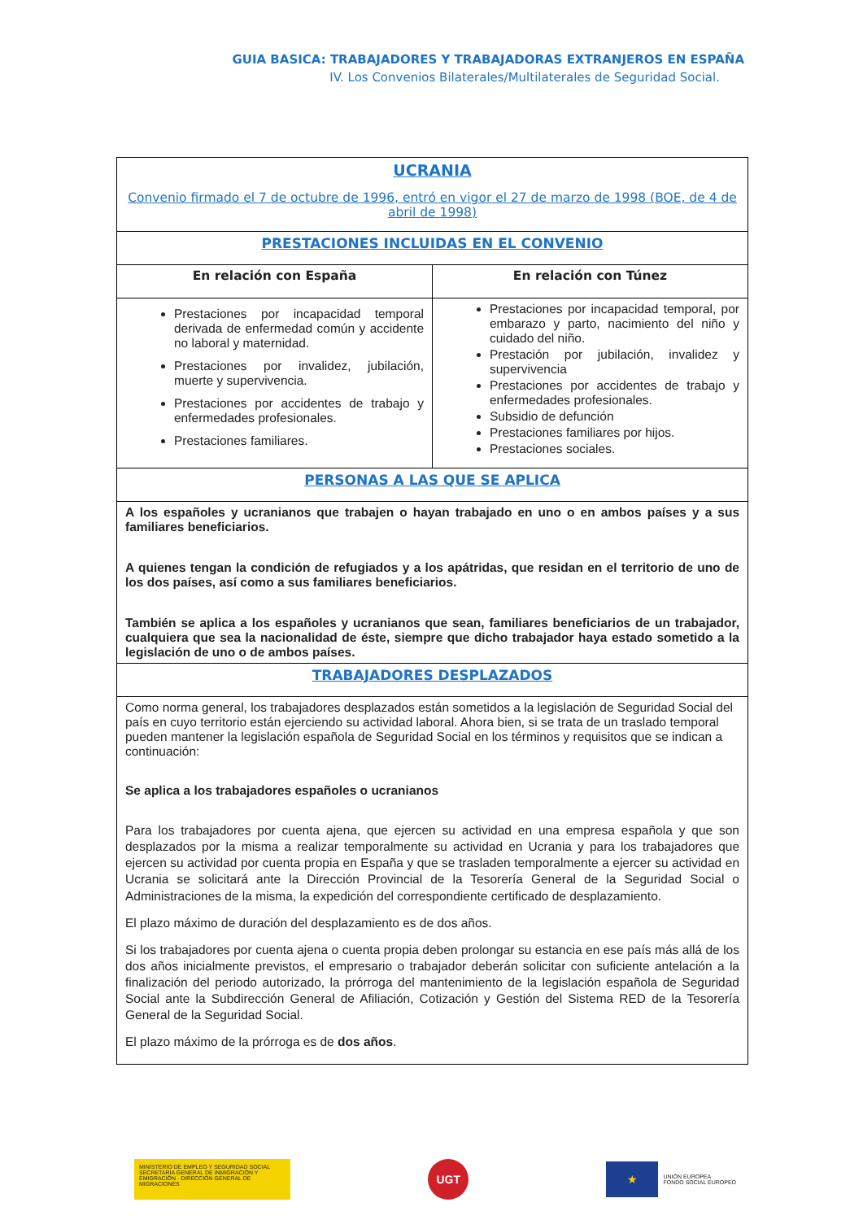GUIA BASICA: TRABAJADORES Y TRABAJADORAS EXTRANJEROS EN ESPAÑA
IV. Los Convenios Bilaterales/Multilaterales de Seguridad Social.
| UCRANIA Convenio firmado el 7 de octubre de 1996, entró en vigor el 27 de marzo de 1998 (BOE, de 4 de abril de 1998) | |
| PRESTACIONES INCLUIDAS EN EL CONVENIO | |
| En relación con España | En relación con Túnez |
| Prestaciones por incapacidad temporal derivada de enfermedad común y accidente no laboral y maternidad. Prestaciones por invalidez, jubilación, muerte y supervivencia. Prestaciones por accidentes de trabajo y enfermedades profesionales. Prestaciones familiares. | Prestaciones por incapacidad temporal, por embarazo y parto, nacimiento del niño y cuidado del niño. Prestación por jubilación, invalidez y supervivencia Prestaciones por accidentes de trabajo y enfermedades profesionales. Subsidio de defunción Prestaciones familiares por hijos. Prestaciones sociales. |
| PERSONAS A LAS QUE SE APLICA | |
| A los españoles y ucranianos que trabajen o hayan trabajado en uno o en ambos países y a sus familiares beneficiarios. A quienes tengan la condición de refugiados y a los apátridas, que residan en el territorio de uno de los dos países, así como a sus familiares beneficiarios. También se aplica a los españoles y ucranianos que sean, familiares beneficiarios de un trabajador, cualquiera que sea la nacionalidad de éste, siempre que dicho trabajador haya estado sometido a la legislación de uno o de ambos países. | |
| TRABAJADORES DESPLAZADOS | |
| Como norma general, los trabajadores desplazados están sometidos a la legislación de Seguridad Social del país en cuyo territorio están ejerciendo su actividad laboral. Ahora bien, si se trata de un traslado temporal pueden mantener la legislación española de Seguridad Social en los términos y requisitos que se indican a continuación: Se aplica a los trabajadores españoles o ucranianos Para los trabajadores por cuenta ajena, que ejercen su actividad en una empresa española y que son desplazados por la misma a realizar temporalmente su actividad en Ucrania y para los trabajadores que ejercen su actividad por cuenta propia en España y que se trasladen temporalmente a ejercer su actividad en Ucrania se solicitará ante la Dirección Provincial de la Tesorería General de la Seguridad Social o Administraciones de la misma, la expedición del correspondiente certificado de desplazamiento. El plazo máximo de duración del desplazamiento es de dos años. Si los trabajadores por cuenta ajena o cuenta propia deben prolongar su estancia en ese país más allá de los dos años inicialmente previstos, el empresario o trabajador deberán solicitar con suficiente antelación a la finalización del periodo autorizado, la prórroga del mantenimiento de la legislación española de Seguridad Social ante la Subdirección General de Afiliación, Cotización y Gestión del Sistema RED de la Tesorería General de la Seguridad Social. El plazo máximo de la prórroga es de dos años . | |
MINISTERIO DE EMPLEO Y SEGURIDAD SOCIAL SECRETARÍA GENERAL DE INMIGRACIÓN Y EMIGRACIÓN · DIRECCIÓN GENERAL DE MIGRACIONES
UGT
★
UNIÓN EUROPEA
FONDO SOCIAL EUROPEO